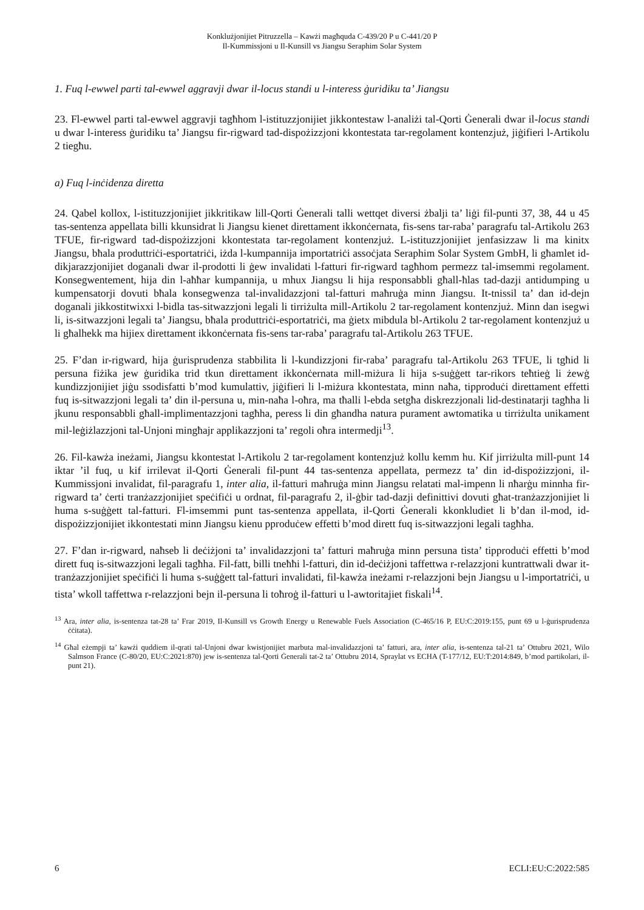Konklużjonijiet Pitruzzella – Kawżi magħquda C-439/20 P u C-441/20 P
Il-Kummissjoni u Il-Kunsill vs Jiangsu Seraphim Solar System
1. Fuq l-ewwel parti tal-ewwel aggravji dwar il-locus standi u l-interess ġuridiku ta’ Jiangsu
23. Fl-ewwel parti tal-ewwel aggravji tagħhom l-istituzzjonijiet jikkontestaw l-analiżi tal-Qorti Ġenerali dwar il-locus standi u dwar l-interess ġuridiku ta’ Jiangsu fir-rigward tad-dispożizzjoni kkontestata tar-regolament kontenzjuż, jiġifieri l-Artikolu 2 tiegħu.
a) Fuq l-inċidenza diretta
24. Qabel kollox, l-istituzzjonijiet jikkritikaw lill-Qorti Ġenerali talli wettqet diversi żbalji ta’ liġi fil-punti 37, 38, 44 u 45 tas-sentenza appellata billi kkunsidrat li Jiangsu kienet direttament ikkonċernata, fis-sens tar-raba’ paragrafu tal-Artikolu 263 TFUE, fir-rigward tad-dispożizzjoni kkontestata tar-regolament kontenzjuż. L-istituzzjonijiet jenfasizzaw li ma kinitx Jiangsu, bħala produttriċi-esportatriċi, iżda l-kumpannija importatriċi assoċjata Seraphim Solar System GmbH, li għamlet id-dikjarazzjonijiet doganali dwar il-prodotti li ġew invalidati l-fatturi fir-rigward tagħhom permezz tal-imsemmi regolament. Konsegwentement, hija din l-aħħar kumpannija, u mhux Jiangsu li hija responsabbli għall-ħlas tad-dazji antidumping u kumpensatorji dovuti bħala konsegwenza tal-invalidazzjoni tal-fatturi maħruġa minn Jiangsu. It-tnissil ta’ dan id-dejn doganali jikkostitwixxi l-bidla tas-sitwazzjoni legali li tirriżulta mill-Artikolu 2 tar-regolament kontenzjuż. Minn dan isegwi li, is-sitwazzjoni legali ta’ Jiangsu, bħala produttriċi-esportatriċi, ma ġietx mibdula bl-Artikolu 2 tar-regolament kontenzjuż u li għalhekk ma hijiex direttament ikkonċernata fis-sens tar-raba’ paragrafu tal-Artikolu 263 TFUE.
25. F’dan ir-rigward, hija ġurisprudenza stabbilita li l-kundizzjoni fir-raba’ paragrafu tal-Artikolu 263 TFUE, li tgħid li persuna fiżika jew ġuridika trid tkun direttament ikkonċernata mill-miżura li hija s-suġġett tar-rikors teħtieġ li żewġ kundizzjonijiet jiġu ssodisfatti b’mod kumulattiv, jiġifieri li l-miżura kkontestata, minn naħa, tipproduċi direttament effetti fuq is-sitwazzjoni legali ta’ din il-persuna u, min-naħa l-oħra, ma tħalli l-ebda setgħa diskrezzjonali lid-destinatarji tagħha li jkunu responsabbli għall-implimentazzjoni tagħha, peress li din għandha natura purament awtomatika u tirriżulta unikament mil-leġiżlazzjoni tal-Unjoni mingħajr applikazzjoni ta’ regoli oħra intermedji<sup>13</sup>.
26. Fil-kawża ineżami, Jiangsu kkontestat l-Artikolu 2 tar-regolament kontenzjuż kollu kemm hu. Kif jirriżulta mill-punt 14 iktar ’il fuq, u kif irrilevat il-Qorti Ġenerali fil-punt 44 tas-sentenza appellata, permezz ta’ din id-dispożizzjoni, il-Kummissjoni invalidat, fil-paragrafu 1, inter alia, il-fatturi maħruġa minn Jiangsu relatati mal-impenn li nħarġu minnha fir-rigward ta’ ċerti tranżazzjonijiet speċifiċi u ordnat, fil-paragrafu 2, il-ġbir tad-dazji definittivi dovuti għat-tranżazzjonijiet li huma s-suġġett tal-fatturi. Fl-imsemmi punt tas-sentenza appellata, il-Qorti Ġenerali kkonkludiet li b’dan il-mod, id-dispożizzjonijiet ikkontestati minn Jiangsu kienu pproduċew effetti b’mod dirett fuq is-sitwazzjoni legali tagħha.
27. F’dan ir-rigward, naħseb li deċiżjoni ta’ invalidazzjoni ta’ fatturi maħruġa minn persuna tista’ tipproduċi effetti b’mod dirett fuq is-sitwazzjoni legali tagħha. Fil-fatt, billi tneħħi l-fatturi, din id-deċiżjoni taffettwa r-relazzjoni kuntrattwali dwar it-tranżazzjonijiet speċifiċi li huma s-suġġett tal-fatturi invalidati, fil-kawża ineżami r-relazzjoni bejn Jiangsu u l-importatriċi, u tista’ wkoll taffettwa r-relazzjoni bejn il-persuna li toħroġ il-fatturi u l-awtoritajiet fiskali<sup>14</sup>.
<sup>13</sup> Ara, inter alia, is-sentenza tat-28 ta’ Frar 2019, Il-Kunsill vs Growth Energy u Renewable Fuels Association (C-465/16 P, EU:C:2019:155, punt 69 u l-ġurisprudenza ċċitata).
<sup>14</sup> Għal eżempji ta’ kawżi quddiem il-qrati tal-Unjoni dwar kwistjonijiet marbuta mal-invalidazzjoni ta’ fatturi, ara, inter alia, is-sentenza tal-21 ta’ Ottubru 2021, Wilo Salmson France (C-80/20, EU:C:2021:870) jew is-sentenza tal-Qorti Ġenerali tat-2 ta’ Ottubru 2014, Spraylat vs ECHA (T-177/12, EU:T:2014:849, b’mod partikolari, il-punt 21).
6 ECLI:EU:C:2022:585